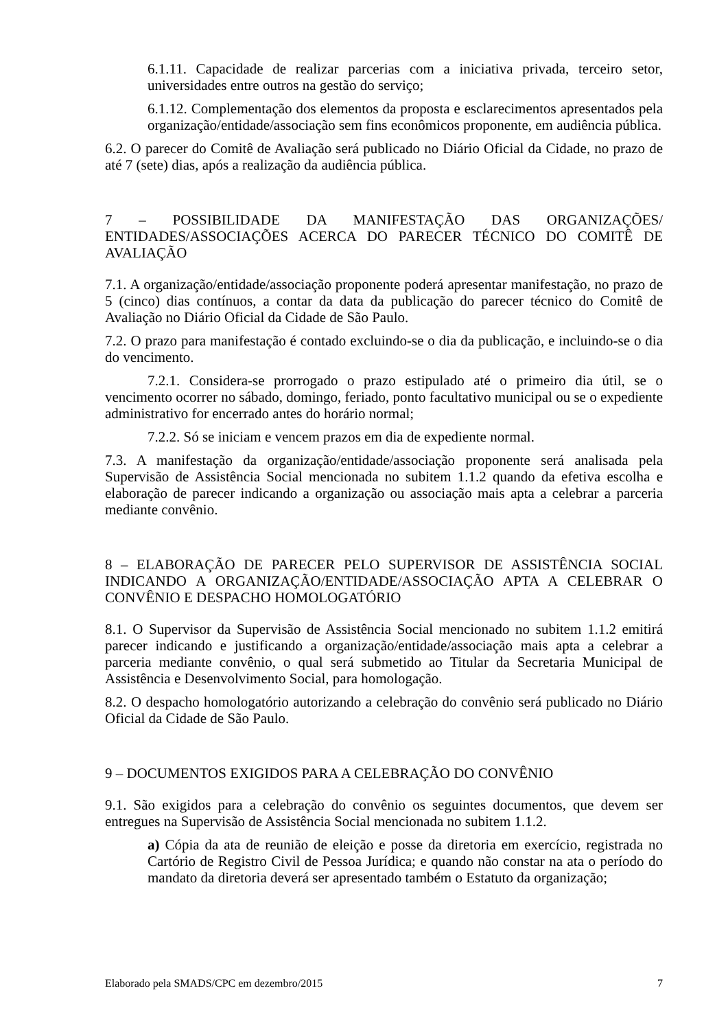6.1.11. Capacidade de realizar parcerias com a iniciativa privada, terceiro setor, universidades entre outros na gestão do serviço;
6.1.12. Complementação dos elementos da proposta e esclarecimentos apresentados pela organização/entidade/associação sem fins econômicos proponente, em audiência pública.
6.2. O parecer do Comitê de Avaliação será publicado no Diário Oficial da Cidade, no prazo de até 7 (sete) dias, após a realização da audiência pública.
7 – POSSIBILIDADE DA MANIFESTAÇÃO DAS ORGANIZAÇÕES/ ENTIDADES/ASSOCIAÇÕES ACERCA DO PARECER TÉCNICO DO COMITÊ DE AVALIAÇÃO
7.1. A organização/entidade/associação proponente poderá apresentar manifestação, no prazo de 5 (cinco) dias contínuos, a contar da data da publicação do parecer técnico do Comitê de Avaliação no Diário Oficial da Cidade de São Paulo.
7.2. O prazo para manifestação é contado excluindo-se o dia da publicação, e incluindo-se o dia do vencimento.
7.2.1. Considera-se prorrogado o prazo estipulado até o primeiro dia útil, se o vencimento ocorrer no sábado, domingo, feriado, ponto facultativo municipal ou se o expediente administrativo for encerrado antes do horário normal;
7.2.2. Só se iniciam e vencem prazos em dia de expediente normal.
7.3. A manifestação da organização/entidade/associação proponente será analisada pela Supervisão de Assistência Social mencionada no subitem 1.1.2 quando da efetiva escolha e elaboração de parecer indicando a organização ou associação mais apta a celebrar a parceria mediante convênio.
8 – ELABORAÇÃO DE PARECER PELO SUPERVISOR DE ASSISTÊNCIA SOCIAL INDICANDO A ORGANIZAÇÃO/ENTIDADE/ASSOCIAÇÃO APTA A CELEBRAR O CONVÊNIO E DESPACHO HOMOLOGATÓRIO
8.1. O Supervisor da Supervisão de Assistência Social mencionado no subitem 1.1.2 emitirá parecer indicando e justificando a organização/entidade/associação mais apta a celebrar a parceria mediante convênio, o qual será submetido ao Titular da Secretaria Municipal de Assistência e Desenvolvimento Social, para homologação.
8.2. O despacho homologatório autorizando a celebração do convênio será publicado no Diário Oficial da Cidade de São Paulo.
9 – DOCUMENTOS EXIGIDOS PARA A CELEBRAÇÃO DO CONVÊNIO
9.1. São exigidos para a celebração do convênio os seguintes documentos, que devem ser entregues na Supervisão de Assistência Social mencionada no subitem 1.1.2.
a) Cópia da ata de reunião de eleição e posse da diretoria em exercício, registrada no Cartório de Registro Civil de Pessoa Jurídica; e quando não constar na ata o período do mandato da diretoria deverá ser apresentado também o Estatuto da organização;
Elaborado pela SMADS/CPC em dezembro/2015 7